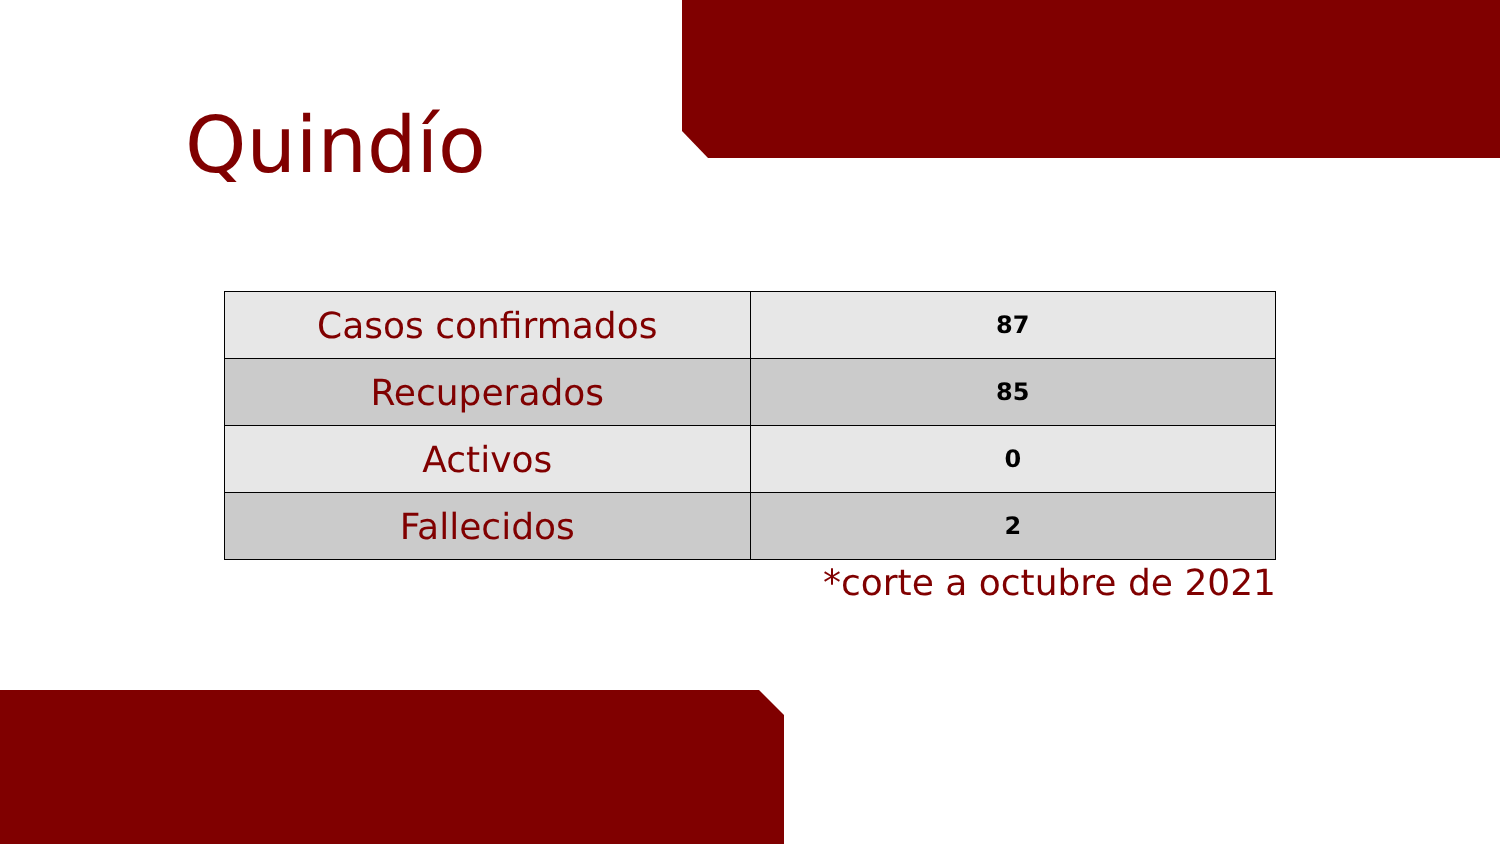Quindío
| Casos confirmados | 87 |
| Recuperados | 85 |
| Activos | 0 |
| Fallecidos | 2 |
*corte a octubre de 2021